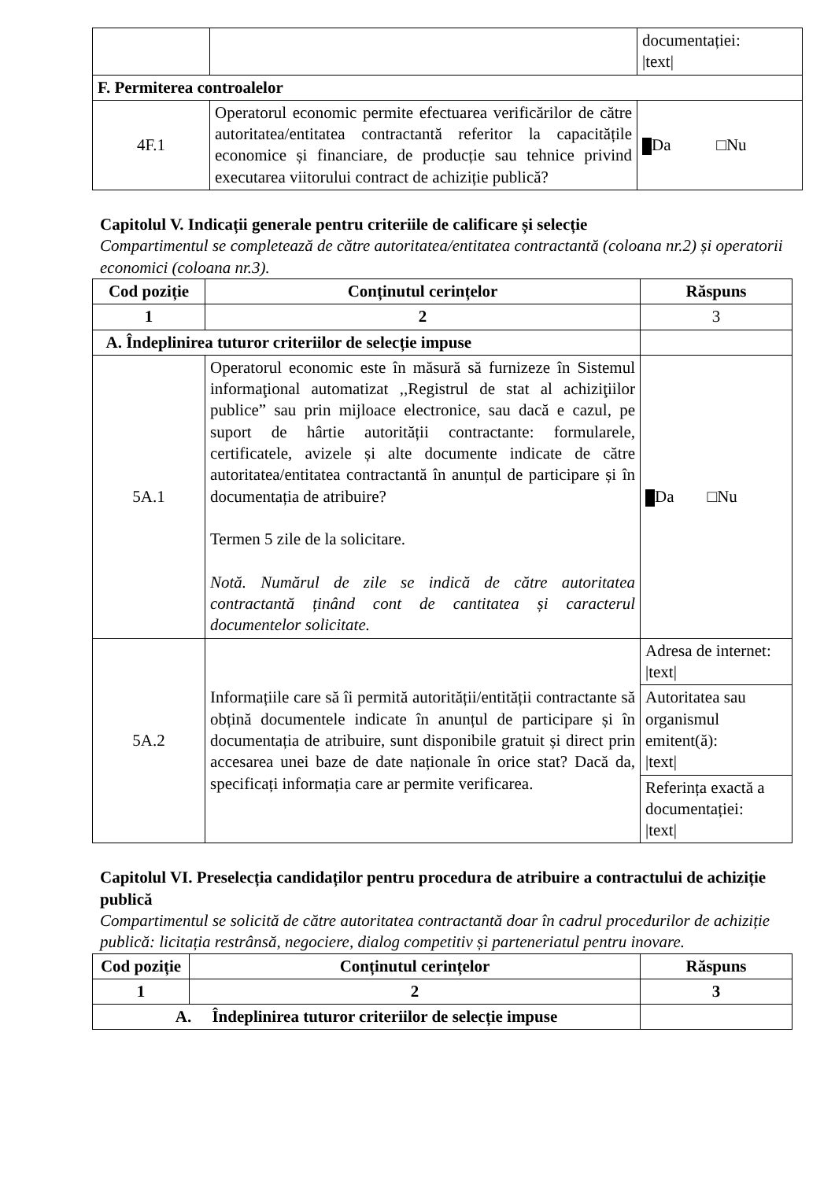| | | documentației: /text/ |
| F. Permiterea controalelor | | |
| 4F.1 | Operatorul economic permite efectuarea verificărilor de către autoritatea/entitatea contractantă referitor la capacitățile economice și financiare, de producție sau tehnice privind executarea viitorului contract de achiziție publică? | Da □Nu |
Capitolul V. Indicații generale pentru criteriile de calificare și selecție
Compartimentul se completează de către autoritatea/entitatea contractantă (coloana nr.2) și operatorii economici (coloana nr.3).
| Cod poziție | Conținutul cerințelor | Răspuns |
| --- | --- | --- |
| 1 | 2 | 3 |
| A. Îndeplinirea tuturor criteriilor de selecție impuse | | |
| 5A.1 | Operatorul economic este în măsură să furnizeze în Sistemul informaţional automatizat ,,Registrul de stat al achiziţiilor publice” sau prin mijloace electronice, sau dacă e cazul, pe suport de hârtie autorității contractante: formularele, certificatele, avizele și alte documente indicate de către autoritatea/entitatea contractantă în anunțul de participare și în documentația de atribuire? Termen 5 zile de la solicitare. Notă. Numărul de zile se indică de către autoritatea contractantă ținând cont de cantitatea și caracterul documentelor solicitate. | Da □Nu |
| 5A.2 | Informațiile care să îi permită autorității/entității contractante să obțină documentele indicate în anunțul de participare și în documentația de atribuire, sunt disponibile gratuit și direct prin accesarea unei baze de date naționale în orice stat? Dacă da, specificați informația care ar permite verificarea. | Adresa de internet: /text/ |
| | | Autoritatea sau organismul emitent(ă): /text/ |
| | | Referința exactă a documentației: /text/ |
Capitolul VI. Preselecția candidaților pentru procedura de atribuire a contractului de achiziție publică
Compartimentul se solicită de către autoritatea contractantă doar în cadrul procedurilor de achiziție publică: licitația restrânsă, negociere, dialog competitiv și parteneriatul pentru inovare.
| Cod poziție | Conținutul cerințelor | Răspuns |
| --- | --- | --- |
| 1 | 2 | 3 |
| A. Îndeplinirea tuturor criteriilor de selecție impuse | | |